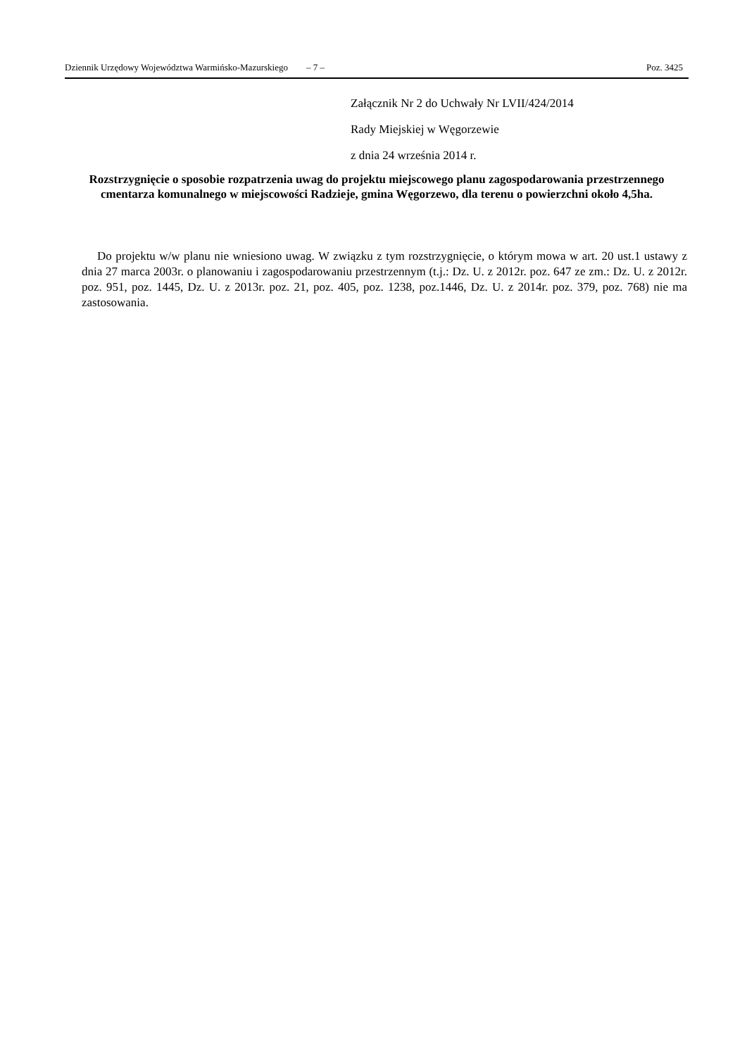Dziennik Urzędowy Województwa Warmińsko-Mazurskiego – 7 – Poz. 3425
Załącznik Nr 2 do Uchwały Nr LVII/424/2014
Rady Miejskiej w Węgorzewie
z dnia 24 września 2014 r.
Rozstrzygnięcie o sposobie rozpatrzenia uwag do projektu miejscowego planu zagospodarowania przestrzennego cmentarza komunalnego w miejscowości Radzieje, gmina Węgorzewo, dla terenu o powierzchni około 4,5ha.
Do projektu w/w planu nie wniesiono uwag. W związku z tym rozstrzygnięcie, o którym mowa w art. 20 ust.1 ustawy z dnia 27 marca 2003r. o planowaniu i zagospodarowaniu przestrzennym (t.j.: Dz. U. z 2012r. poz. 647 ze zm.: Dz. U. z 2012r. poz. 951, poz. 1445, Dz. U. z 2013r. poz. 21, poz. 405, poz. 1238, poz.1446, Dz. U. z 2014r. poz. 379, poz. 768) nie ma zastosowania.